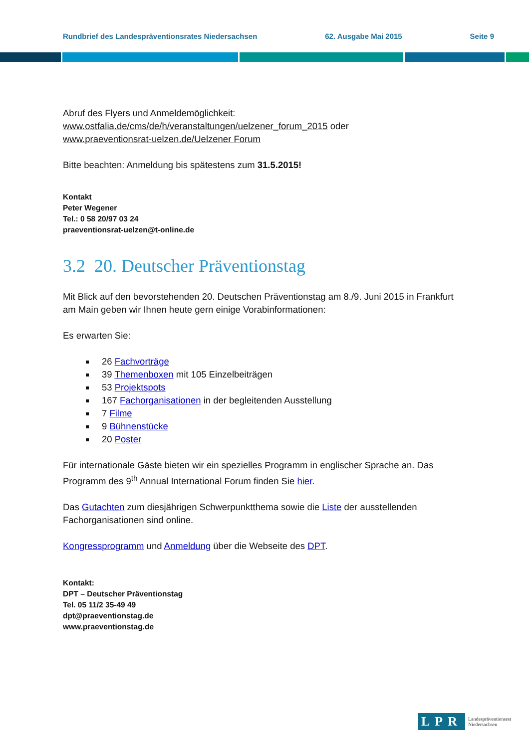Rundbrief des Landespräventionsrates Niedersachsen 62. Ausgabe Mai 2015 Seite 9
Abruf des Flyers und Anmeldemöglichkeit:
www.ostfalia.de/cms/de/h/veranstaltungen/uelzener_forum_2015 oder
www.praeventionsrat-uelzen.de/Uelzener Forum
Bitte beachten: Anmeldung bis spätestens zum 31.5.2015!
Kontakt
Peter Wegener
Tel.: 0 58 20/97 03 24
praeventionsrat-uelzen@t-online.de
3.2 20. Deutscher Präventionstag
Mit Blick auf den bevorstehenden 20. Deutschen Präventionstag am 8./9. Juni 2015 in Frankfurt am Main geben wir Ihnen heute gern einige Vorabinformationen:
Es erwarten Sie:
26 Fachvorträge
39 Themenboxen mit 105 Einzelbeiträgen
53 Projektspots
167 Fachorganisationen in der begleitenden Ausstellung
7 Filme
9 Bühnenstücke
20 Poster
Für internationale Gäste bieten wir ein spezielles Programm in englischer Sprache an. Das Programm des 9<sup>th</sup> Annual International Forum finden Sie hier.
Das Gutachten zum diesjährigen Schwerpunktthema sowie die Liste der ausstellenden Fachorganisationen sind online.
Kongressprogramm und Anmeldung über die Webseite des DPT.
Kontakt:
DPT – Deutscher Präventionstag
Tel. 05 11/2 35-49 49
dpt@praeventionstag.de
www.praeventionstag.de
LPR Landespräventionsrat
Niedersachsen